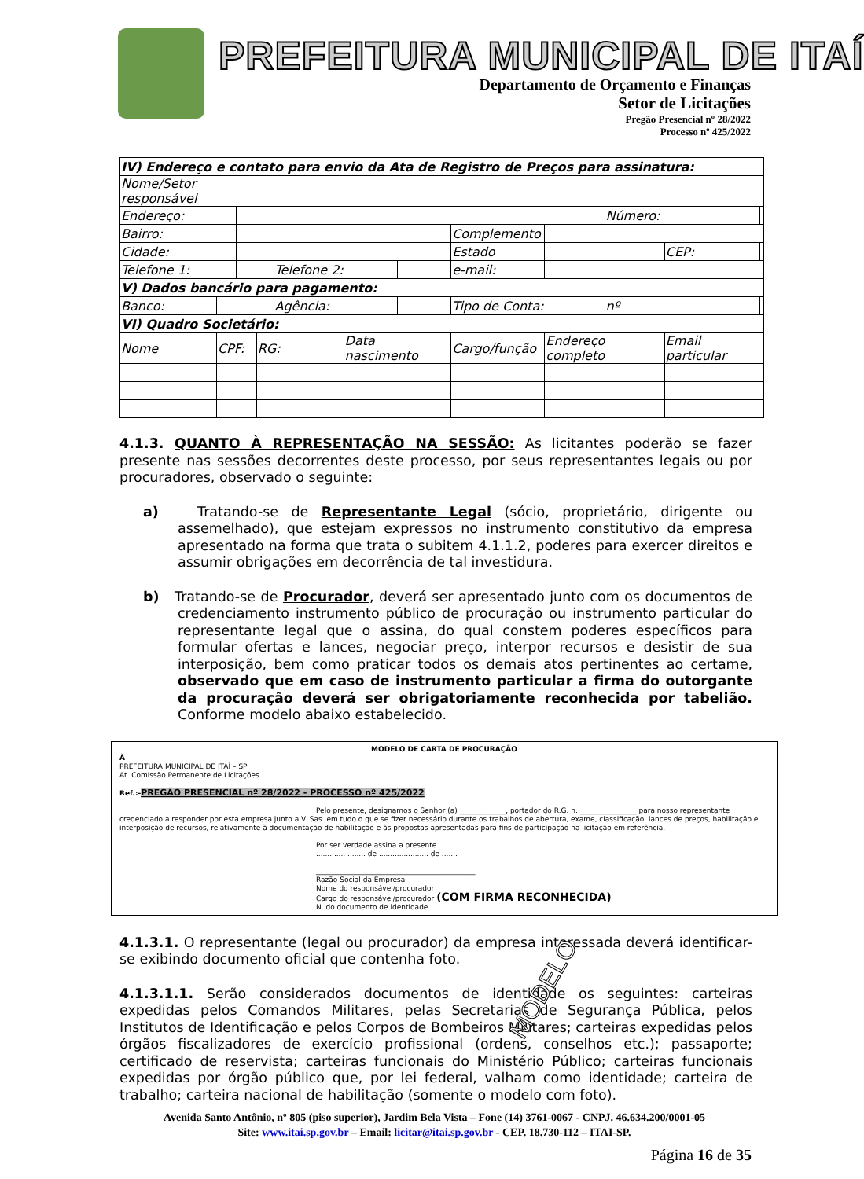PREFEITURA MUNICIPAL DE ITAÍ
Departamento de Orçamento e Finanças
Setor de Licitações
Pregão Presencial nº 28/2022
Processo nº 425/2022
| IV) Endereço e contato para envio da Ata de Registro de Preços para assinatura: | | | | | | | | | | | | |
| Nome/Setor responsável | | | | | | | | | | | | |
| Endereço: | | | | | | | | | | Número: | | |
| Bairro: | | | | | | | Complemento | | | | | |
| Cidade: | | | | | | | Estado | | | | CEP: | |
| Telefone 1: | | | | Telefone 2: | | | | e-mail: | | | | |
| V) Dados bancário para pagamento: | | | | | | | | | | | | |
| Banco: | | | | Agência: | | | | Tipo de Conta: | | nº | | |
| VI) Quadro Societário: | | | | | | | | | | | | |
| Nome | CPF: | | RG: | | Data nascimento | | Cargo/função | | Endereço completo | | Email particular | |
4.1.3. QUANTO À REPRESENTAÇÃO NA SESSÃO: As licitantes poderão se fazer presente nas sessões decorrentes deste processo, por seus representantes legais ou por procuradores, observado o seguinte:
a) Tratando-se de Representante Legal (sócio, proprietário, dirigente ou assemelhado), que estejam expressos no instrumento constitutivo da empresa apresentado na forma que trata o subitem 4.1.1.2, poderes para exercer direitos e assumir obrigações em decorrência de tal investidura.
b) Tratando-se de Procurador, deverá ser apresentado junto com os documentos de credenciamento instrumento público de procuração ou instrumento particular do representante legal que o assina, do qual constem poderes específicos para formular ofertas e lances, negociar preço, interpor recursos e desistir de sua interposição, bem como praticar todos os demais atos pertinentes ao certame, observado que em caso de instrumento particular a firma do outorgante da procuração deverá ser obrigatoriamente reconhecida por tabelião. Conforme modelo abaixo estabelecido.
MODELO DE CARTA DE PROCURAÇÃO
À
PREFEITURA MUNICIPAL DE ITAÍ – SP
At. Comissão Permanente de Licitações
Ref.:-PREGÃO PRESENCIAL nº 28/2022 - PROCESSO nº 425/2022
Pelo presente, designamos o Senhor (a) _____________, portador do R.G. n. ________________ para nosso representante credenciado a responder por esta empresa junto a V. Sas. em tudo o que se fizer necessário durante os trabalhos de abertura, exame, classificação, lances de preços, habilitação e interposição de recursos, relativamente à documentação de habilitação e às propostas apresentadas para fins de participação na licitação em referência.
Por ser verdade assina a presente.
............, ........ de ...................... de .......
_____________________________________________
Razão Social da Empresa
Nome do responsável/procurador
Cargo do responsável/procurador (COM FIRMA RECONHECIDA)
N. do documento de identidade
MODELO
4.1.3.1. O representante (legal ou procurador) da empresa interessada deverá identificar-se exibindo documento oficial que contenha foto.
4.1.3.1.1. Serão considerados documentos de identidade os seguintes: carteiras expedidas pelos Comandos Militares, pelas Secretarias de Segurança Pública, pelos Institutos de Identificação e pelos Corpos de Bombeiros Militares; carteiras expedidas pelos órgãos fiscalizadores de exercício profissional (ordens, conselhos etc.); passaporte; certificado de reservista; carteiras funcionais do Ministério Público; carteiras funcionais expedidas por órgão público que, por lei federal, valham como identidade; carteira de trabalho; carteira nacional de habilitação (somente o modelo com foto).
Avenida Santo Antônio, nº 805 (piso superior), Jardim Bela Vista – Fone (14) 3761-0067 - CNPJ. 46.634.200/0001-05
Site: www.itai.sp.gov.br – Email: licitar@itai.sp.gov.br - CEP. 18.730-112 – ITAI-SP.
Página 16 de 35